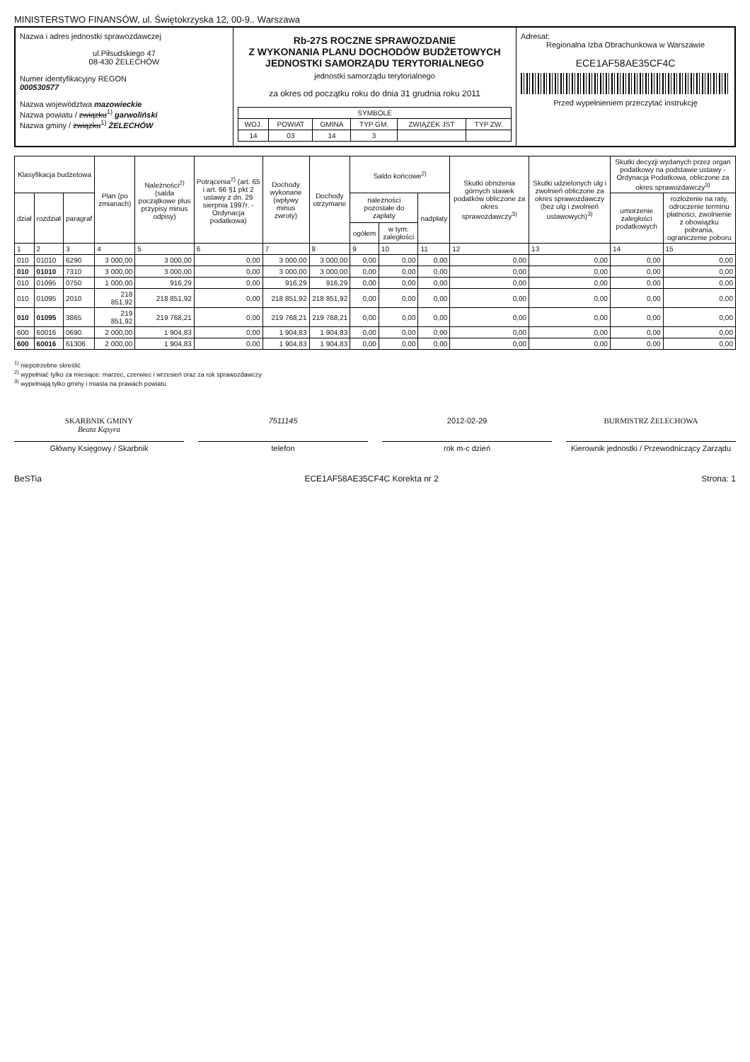MINISTERSTWO FINANSÓW, ul. Świętokrzyska 12, 00-9.. Warszawa
Nazwa i adres jednostki sprawozdawczej
ul.Piłsudskiego 47
08-430 ŻELECHÓW
Numer identyfikacyjny REGON
000530577
Nazwa województwa mazowieckie
Nazwa powiatu / związku<sup>1)</sup> garwoliński
Nazwa gminy / związku<sup>1)</sup> ŻELECHÓW
Rb-27S ROCZNE SPRAWOZDANIE
Z WYKONANIA PLANU DOCHODÓW BUDŻETOWYCH
JEDNOSTKI SAMORZĄDU TERYTORIALNEGO
jednostki samorządu terytorialnego
za okres od początku roku do dnia 31 grudnia roku 2011
| SYMBOLE | | | | | |
| --- | --- | --- | --- | --- | --- |
| WOJ. | POWIAT | GMINA | TYP GM. | ZWIĄZEK JST | TYP ZW. |
| 14 | 03 | 14 | 3 | | |
Adresat:
Regionalna Izba Obrachunkowa w Warszawie
ECE1AF58AE35CF4C
Przed wypełnieniem przeczytać instrukcję
| Klasyfikacja budżetowa | | | Plan (po zmianach) | Należności<sup>2)</sup> (salda początkowe plus przypisy minus odpisy) | Potrącenia<sup>2)</sup> (art. 65 i art. 66 §1 pkt 2 ustawy z dn. 29 sierpnia 1997r. - Ordynacja podatkowa) | Dochody wykonane (wpływy minus zwroty) | Dochody otrzymane | Saldo końcowe<sup>2)</sup> | | | Skutki obniżenia górnych stawek podatków obliczone za okres sprawozdawczy<sup>3)</sup> | Skutki udzielonych ulg i zwolnień obliczone za okres sprawozdawczy (bez ulg i zwolnień ustawowych)<sup>3)</sup> | Skutki decyzji wydanych przez organ podatkowy na podstawie ustawy - Ordynacja Podatkowa, obliczone za okres sprawozdawczy<sup>3)</sup> | |
| --- | --- | --- | --- | --- | --- | --- | --- | --- | --- | --- | --- | --- | --- | --- |
| dział | rozdział | paragraf | | | | | | należności pozostałe do zapłaty | | nadpłaty | | | umorzenie zaległości podatkowych | rozłożenie na raty, odroczenie terminu płatności, zwolnienie z obowiązku pobrania, ograniczenie poboru |
| | | | | | | | | ogółem | w tym: zaległości | | | | | |
| 1 | 2 | 3 | 4 | 5 | 6 | 7 | 8 | 9 | 10 | 11 | 12 | 13 | 14 | 15 |
| 010 | 01010 | 6290 | 3 000,00 | 3 000,00 | 0,00 | 3 000,00 | 3 000,00 | 0,00 | 0,00 | 0,00 | 0,00 | 0,00 | 0,00 | 0,00 |
| 010 | 01010 | 7310 | 3 000,00 | 3 000,00 | 0,00 | 3 000,00 | 3 000,00 | 0,00 | 0,00 | 0,00 | 0,00 | 0,00 | 0,00 | 0,00 |
| 010 | 01095 | 0750 | 1 000,00 | 916,29 | 0,00 | 916,29 | 916,29 | 0,00 | 0,00 | 0,00 | 0,00 | 0,00 | 0,00 | 0,00 |
| 010 | 01095 | 2010 | 218 851,92 | 218 851,92 | 0,00 | 218 851,92 | 218 851,92 | 0,00 | 0,00 | 0,00 | 0,00 | 0,00 | 0,00 | 0,00 |
| 010 | 01095 | 3865 | 219 851,92 | 219 768,21 | 0,00 | 219 768,21 | 219 768,21 | 0,00 | 0,00 | 0,00 | 0,00 | 0,00 | 0,00 | 0,00 |
| 600 | 60016 | 0690 | 2 000,00 | 1 904,83 | 0,00 | 1 904,83 | 1 904,83 | 0,00 | 0,00 | 0,00 | 0,00 | 0,00 | 0,00 | 0,00 |
| 600 | 60016 | 61306 | 2 000,00 | 1 904,83 | 0,00 | 1 904,83 | 1 904,83 | 0,00 | 0,00 | 0,00 | 0,00 | 0,00 | 0,00 | 0,00 |
<sup>1)</sup> niepotrzebne skreślić
<sup>2)</sup> wypełniać tylko za miesiące: marzec, czerwiec i wrzesień oraz za rok sprawozdawczy
<sup>3)</sup> wypełniają tylko gminy i miasta na prawach powiatu
SKARBNIK GMINY
Beata Kąsyra
7511145
2012-02-29
BURMISTRZ ŻELECHOWA
Główny Księgowy / Skarbnik
telefon
rok m-c dzień
Kierownik jednostki / Przewodniczący Zarządu
BeSTia ECE1AF58AE35CF4C Korekta nr 2 Strona: 1